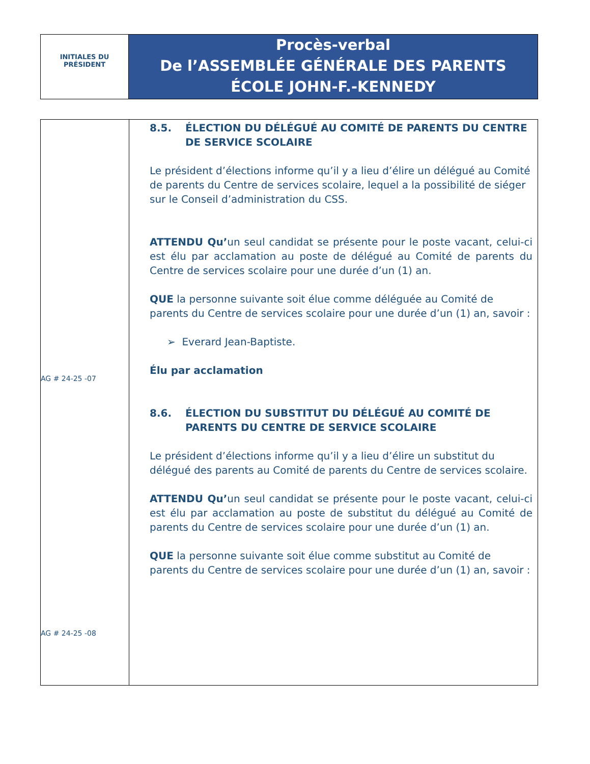INITIALES DU
PRÉSIDENT
Procès-verbal
De l’ASSEMBLÉE GÉNÉRALE DES PARENTS
ÉCOLE JOHN-F.-KENNEDY
AG # 24-25 -07
AG # 24-25 -08
8.5. ÉLECTION DU DÉLÉGUÉ AU COMITÉ DE PARENTS DU CENTRE DE SERVICE SCOLAIRE
Le président d’élections informe qu’il y a lieu d’élire un délégué au Comité de parents du Centre de services scolaire, lequel a la possibilité de siéger sur le Conseil d’administration du CSS.
ATTENDU Qu’un seul candidat se présente pour le poste vacant, celui-ci est élu par acclamation au poste de délégué au Comité de parents du Centre de services scolaire pour une durée d’un (1) an.
QUE la personne suivante soit élue comme déléguée au Comité de parents du Centre de services scolaire pour une durée d’un (1) an, savoir :
➢ Everard Jean-Baptiste.
Élu par acclamation
8.6. ÉLECTION DU SUBSTITUT DU DÉLÉGUÉ AU COMITÉ DE PARENTS DU CENTRE DE SERVICE SCOLAIRE
Le président d’élections informe qu’il y a lieu d’élire un substitut du délégué des parents au Comité de parents du Centre de services scolaire.
ATTENDU Qu’un seul candidat se présente pour le poste vacant, celui-ci est élu par acclamation au poste de substitut du délégué au Comité de parents du Centre de services scolaire pour une durée d’un (1) an.
QUE la personne suivante soit élue comme substitut au Comité de parents du Centre de services scolaire pour une durée d’un (1) an, savoir :